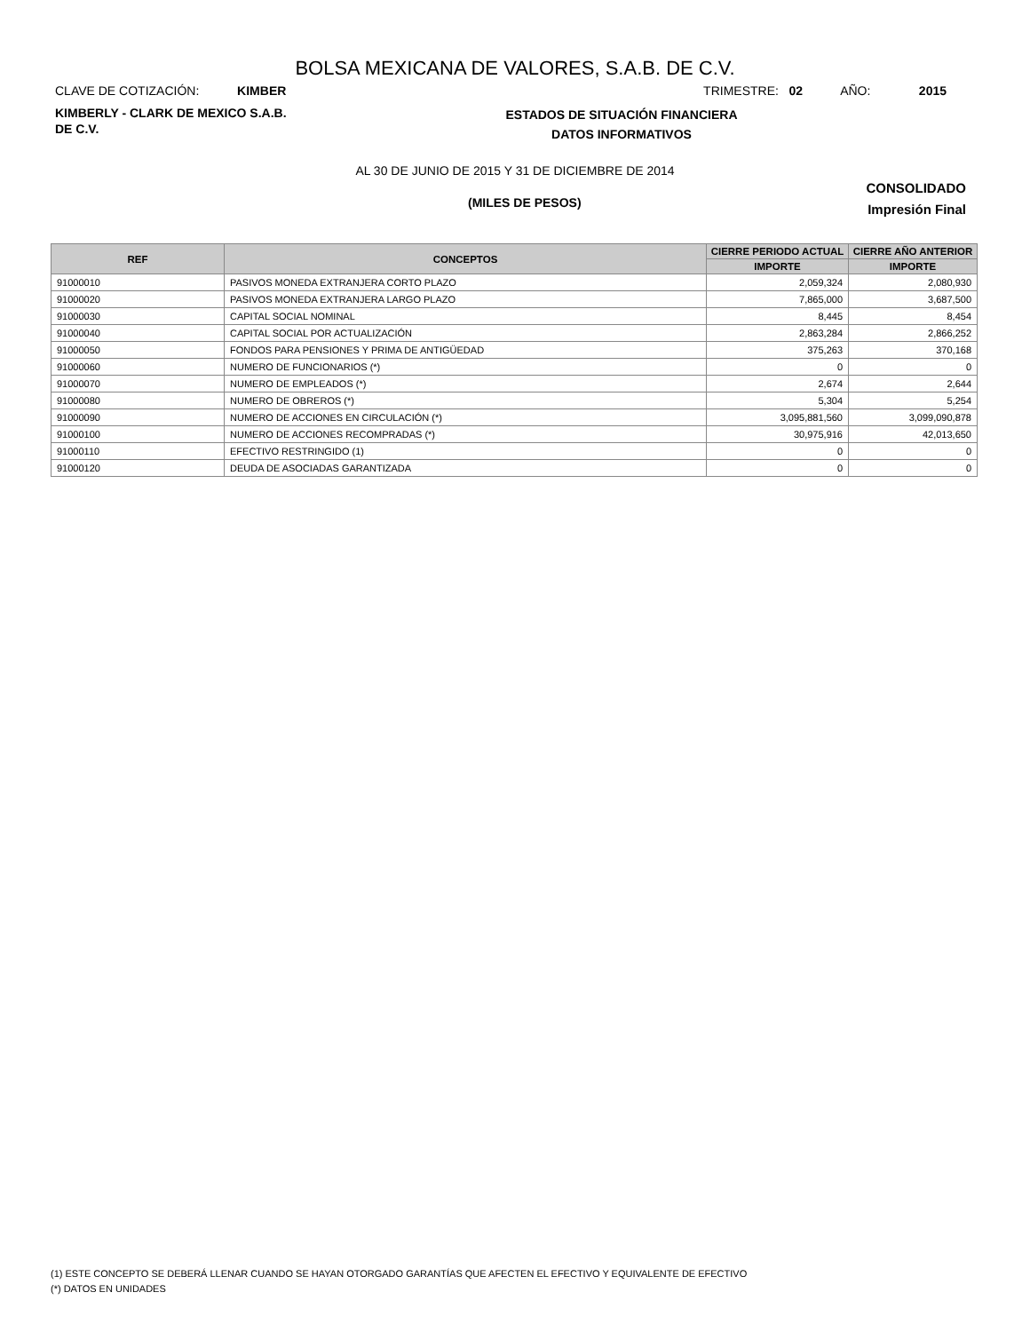BOLSA MEXICANA DE VALORES, S.A.B. DE C.V.
CLAVE DE COTIZACIÓN: KIMBER
TRIMESTRE: 02 AÑO: 2015
KIMBERLY - CLARK DE MEXICO S.A.B.
DE C.V.
ESTADOS DE SITUACIÓN FINANCIERA
DATOS INFORMATIVOS
AL 30 DE JUNIO DE 2015 Y 31 DE DICIEMBRE DE 2014
(MILES DE PESOS)
CONSOLIDADO
Impresión Final
| REF | CONCEPTOS | CIERRE PERIODO ACTUAL | CIERRE AÑO ANTERIOR |
| --- | --- | --- | --- |
| | | IMPORTE | IMPORTE |
| 91000010 | PASIVOS MONEDA EXTRANJERA CORTO PLAZO | 2,059,324 | 2,080,930 |
| 91000020 | PASIVOS MONEDA EXTRANJERA LARGO PLAZO | 7,865,000 | 3,687,500 |
| 91000030 | CAPITAL SOCIAL NOMINAL | 8,445 | 8,454 |
| 91000040 | CAPITAL SOCIAL POR ACTUALIZACIÓN | 2,863,284 | 2,866,252 |
| 91000050 | FONDOS PARA PENSIONES Y PRIMA DE ANTIGÜEDAD | 375,263 | 370,168 |
| 91000060 | NUMERO DE FUNCIONARIOS (*) | 0 | 0 |
| 91000070 | NUMERO DE EMPLEADOS (*) | 2,674 | 2,644 |
| 91000080 | NUMERO DE OBREROS (*) | 5,304 | 5,254 |
| 91000090 | NUMERO DE ACCIONES EN CIRCULACIÓN (*) | 3,095,881,560 | 3,099,090,878 |
| 91000100 | NUMERO DE ACCIONES RECOMPRADAS (*) | 30,975,916 | 42,013,650 |
| 91000110 | EFECTIVO RESTRINGIDO (1) | 0 | 0 |
| 91000120 | DEUDA DE ASOCIADAS GARANTIZADA | 0 | 0 |
(1) ESTE CONCEPTO SE DEBERÁ LLENAR CUANDO SE HAYAN OTORGADO GARANTÍAS QUE AFECTEN EL EFECTIVO Y EQUIVALENTE DE EFECTIVO
(*) DATOS EN UNIDADES